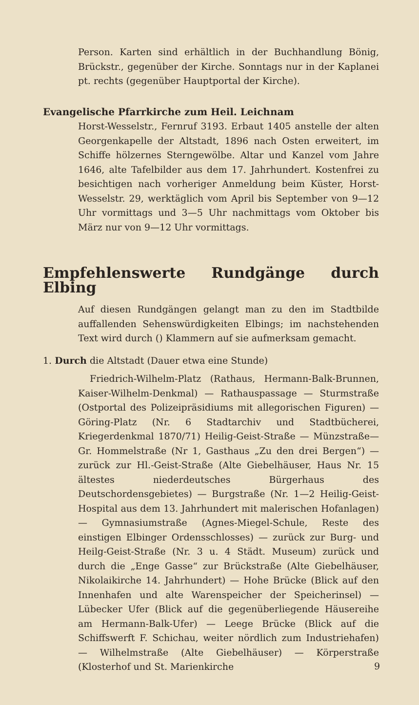Person. Karten sind erhältlich in der Buchhandlung Bönig, Brückstr., gegenüber der Kirche. Sonntags nur in der Kaplanei pt. rechts (gegenüber Hauptportal der Kirche).
Evangelische Pfarrkirche zum Heil. Leichnam
Horst-Wesselstr., Fernruf 3193. Erbaut 1405 anstelle der alten Georgenkapelle der Altstadt, 1896 nach Osten erweitert, im Schiffe hölzernes Sterngewölbe. Altar und Kanzel vom Jahre 1646, alte Tafelbilder aus dem 17. Jahrhundert. Kostenfrei zu besichtigen nach vorheriger Anmeldung beim Küster, Horst-Wesselstr. 29, werktäglich vom April bis September von 9—12 Uhr vormittags und 3—5 Uhr nachmittags vom Oktober bis März nur von 9—12 Uhr vormittags.
Empfehlenswerte Rundgänge durch Elbing
Auf diesen Rundgängen gelangt man zu den im Stadtbilde auffallenden Sehenswürdigkeiten Elbings; im nachstehenden Text wird durch () Klammern auf sie aufmerksam gemacht.
1. Durch die Altstadt (Dauer etwa eine Stunde)
Friedrich-Wilhelm-Platz (Rathaus, Hermann-Balk-Brunnen, Kaiser-Wilhelm-Denkmal) — Rathauspassage — Sturmstraße (Ostportal des Polizeipräsidiums mit allegorischen Figuren) — Göring-Platz (Nr. 6 Stadtarchiv und Stadtbücherei, Kriegerdenkmal 1870/71) Heilig-Geist-Straße — Münzstraße—Gr. Hommelstraße (Nr 1, Gasthaus „Zu den drei Bergen“) — zurück zur Hl.-Geist-Straße (Alte Giebelhäuser, Haus Nr. 15 ältestes niederdeutsches Bürgerhaus des Deutschordensgebietes) — Burgstraße (Nr. 1—2 Heilig-Geist-Hospital aus dem 13. Jahrhundert mit malerischen Hofanlagen) — Gymnasiumstraße (Agnes-Miegel-Schule, Reste des einstigen Elbinger Ordensschlosses) — zurück zur Burg- und Heilg-Geist-Straße (Nr. 3 u. 4 Städt. Museum) zurück und durch die „Enge Gasse“ zur Brückstraße (Alte Giebelhäuser, Nikolaikirche 14. Jahrhundert) — Hohe Brücke (Blick auf den Innenhafen und alte Warenspeicher der Speicherinsel) — Lübecker Ufer (Blick auf die gegenüberliegende Häusereihe am Hermann-Balk-Ufer) — Leege Brücke (Blick auf die Schiffswerft F. Schichau, weiter nördlich zum Industriehafen) — Wilhelmstraße (Alte Giebelhäuser) — Körperstraße (Klosterhof und St. Marienkirche
9